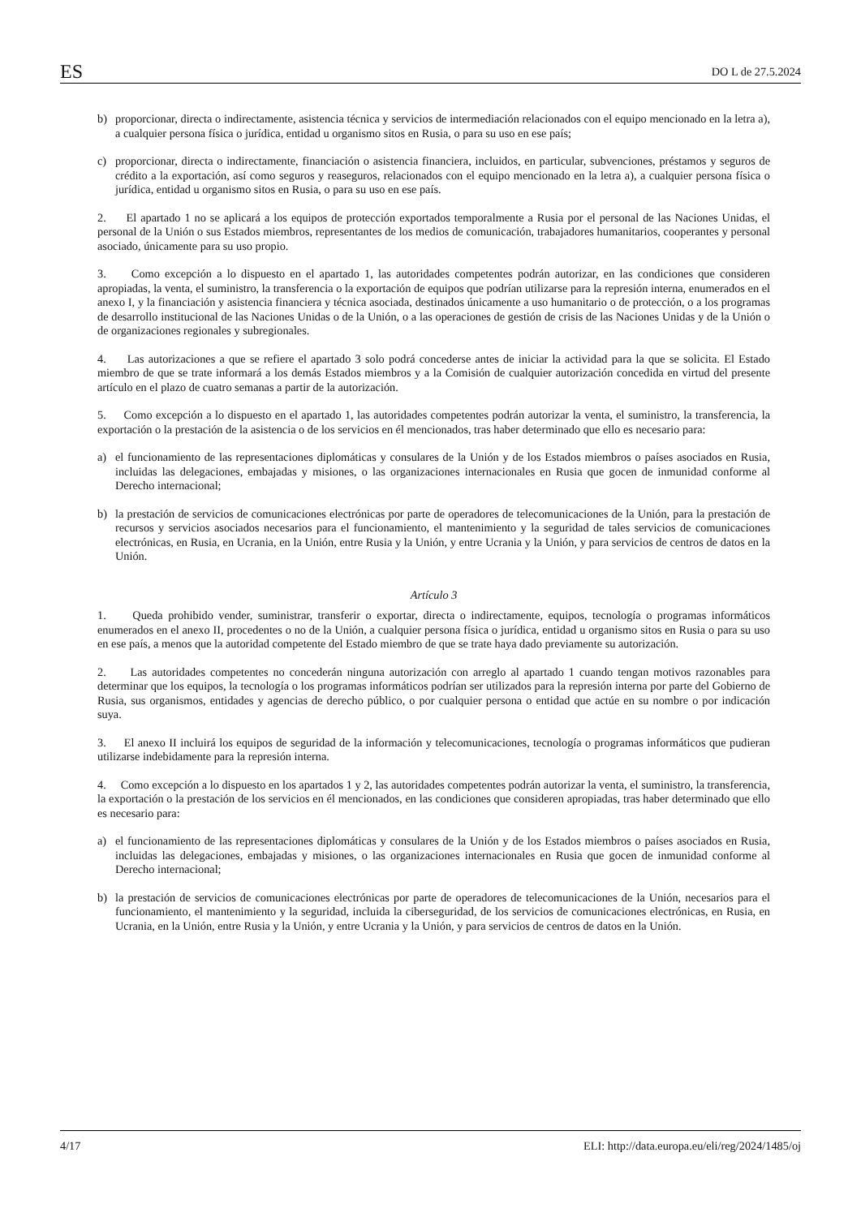ES DO L de 27.5.2024
b) proporcionar, directa o indirectamente, asistencia técnica y servicios de intermediación relacionados con el equipo mencionado en la letra a), a cualquier persona física o jurídica, entidad u organismo sitos en Rusia, o para su uso en ese país;
c) proporcionar, directa o indirectamente, financiación o asistencia financiera, incluidos, en particular, subvenciones, préstamos y seguros de crédito a la exportación, así como seguros y reaseguros, relacionados con el equipo mencionado en la letra a), a cualquier persona física o jurídica, entidad u organismo sitos en Rusia, o para su uso en ese país.
2. El apartado 1 no se aplicará a los equipos de protección exportados temporalmente a Rusia por el personal de las Naciones Unidas, el personal de la Unión o sus Estados miembros, representantes de los medios de comunicación, trabajadores humanitarios, cooperantes y personal asociado, únicamente para su uso propio.
3. Como excepción a lo dispuesto en el apartado 1, las autoridades competentes podrán autorizar, en las condiciones que consideren apropiadas, la venta, el suministro, la transferencia o la exportación de equipos que podrían utilizarse para la represión interna, enumerados en el anexo I, y la financiación y asistencia financiera y técnica asociada, destinados únicamente a uso humanitario o de protección, o a los programas de desarrollo institucional de las Naciones Unidas o de la Unión, o a las operaciones de gestión de crisis de las Naciones Unidas y de la Unión o de organizaciones regionales y subregionales.
4. Las autorizaciones a que se refiere el apartado 3 solo podrá concederse antes de iniciar la actividad para la que se solicita. El Estado miembro de que se trate informará a los demás Estados miembros y a la Comisión de cualquier autorización concedida en virtud del presente artículo en el plazo de cuatro semanas a partir de la autorización.
5. Como excepción a lo dispuesto en el apartado 1, las autoridades competentes podrán autorizar la venta, el suministro, la transferencia, la exportación o la prestación de la asistencia o de los servicios en él mencionados, tras haber determinado que ello es necesario para:
a) el funcionamiento de las representaciones diplomáticas y consulares de la Unión y de los Estados miembros o países asociados en Rusia, incluidas las delegaciones, embajadas y misiones, o las organizaciones internacionales en Rusia que gocen de inmunidad conforme al Derecho internacional;
b) la prestación de servicios de comunicaciones electrónicas por parte de operadores de telecomunicaciones de la Unión, para la prestación de recursos y servicios asociados necesarios para el funcionamiento, el mantenimiento y la seguridad de tales servicios de comunicaciones electrónicas, en Rusia, en Ucrania, en la Unión, entre Rusia y la Unión, y entre Ucrania y la Unión, y para servicios de centros de datos en la Unión.
Artículo 3
1. Queda prohibido vender, suministrar, transferir o exportar, directa o indirectamente, equipos, tecnología o programas informáticos enumerados en el anexo II, procedentes o no de la Unión, a cualquier persona física o jurídica, entidad u organismo sitos en Rusia o para su uso en ese país, a menos que la autoridad competente del Estado miembro de que se trate haya dado previamente su autorización.
2. Las autoridades competentes no concederán ninguna autorización con arreglo al apartado 1 cuando tengan motivos razonables para determinar que los equipos, la tecnología o los programas informáticos podrían ser utilizados para la represión interna por parte del Gobierno de Rusia, sus organismos, entidades y agencias de derecho público, o por cualquier persona o entidad que actúe en su nombre o por indicación suya.
3. El anexo II incluirá los equipos de seguridad de la información y telecomunicaciones, tecnología o programas informáticos que pudieran utilizarse indebidamente para la represión interna.
4. Como excepción a lo dispuesto en los apartados 1 y 2, las autoridades competentes podrán autorizar la venta, el suministro, la transferencia, la exportación o la prestación de los servicios en él mencionados, en las condiciones que consideren apropiadas, tras haber determinado que ello es necesario para:
a) el funcionamiento de las representaciones diplomáticas y consulares de la Unión y de los Estados miembros o países asociados en Rusia, incluidas las delegaciones, embajadas y misiones, o las organizaciones internacionales en Rusia que gocen de inmunidad conforme al Derecho internacional;
b) la prestación de servicios de comunicaciones electrónicas por parte de operadores de telecomunicaciones de la Unión, necesarios para el funcionamiento, el mantenimiento y la seguridad, incluida la ciberseguridad, de los servicios de comunicaciones electrónicas, en Rusia, en Ucrania, en la Unión, entre Rusia y la Unión, y entre Ucrania y la Unión, y para servicios de centros de datos en la Unión.
4/17 ELI: http://data.europa.eu/eli/reg/2024/1485/oj